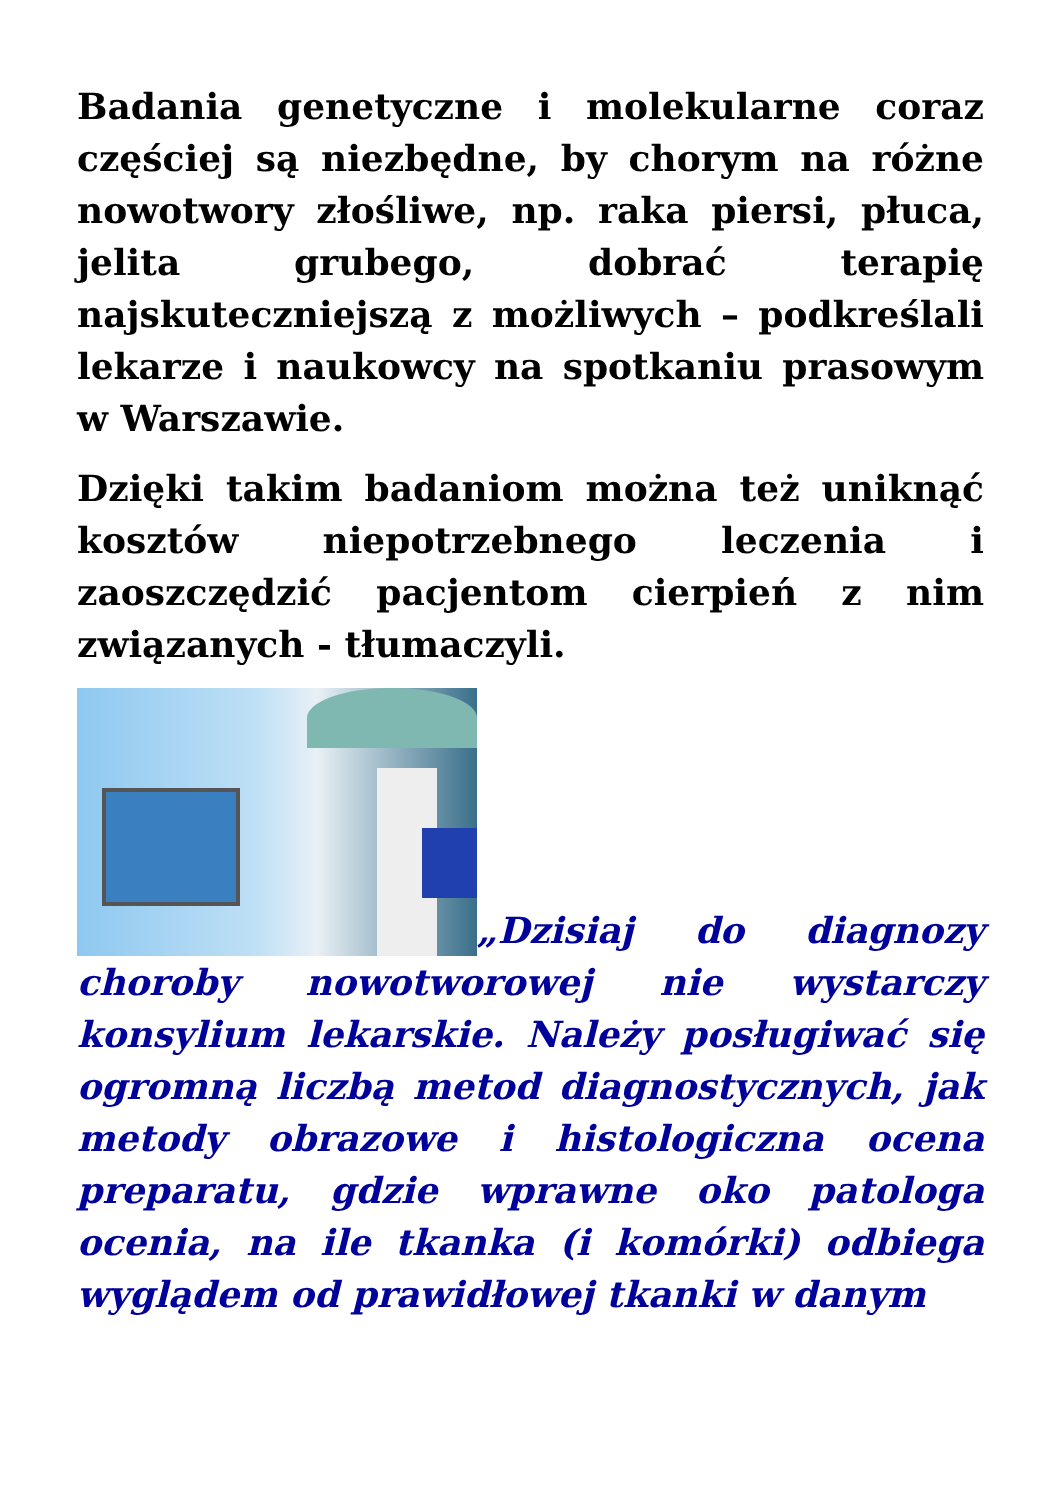Badania genetyczne i molekularne coraz częściej są niezbędne, by chorym na różne nowotwory złośliwe, np. raka piersi, płuca, jelita grubego, dobrać terapię najskuteczniejszą z możliwych – podkreślali lekarze i naukowcy na spotkaniu prasowym w Warszawie.
Dzięki takim badaniom można też uniknąć kosztów niepotrzebnego leczenia i zaoszczędzić pacjentom cierpień z nim związanych - tłumaczyli.
„Dzisiaj do diagnozy choroby nowotworowej nie wystarczy konsylium lekarskie. Należy posługiwać się ogromną liczbą metod diagnostycznych, jak metody obrazowe i histologiczna ocena preparatu, gdzie wprawne oko patologa ocenia, na ile tkanka (i komórki) odbiega wyglądem od prawidłowej tkanki w danym